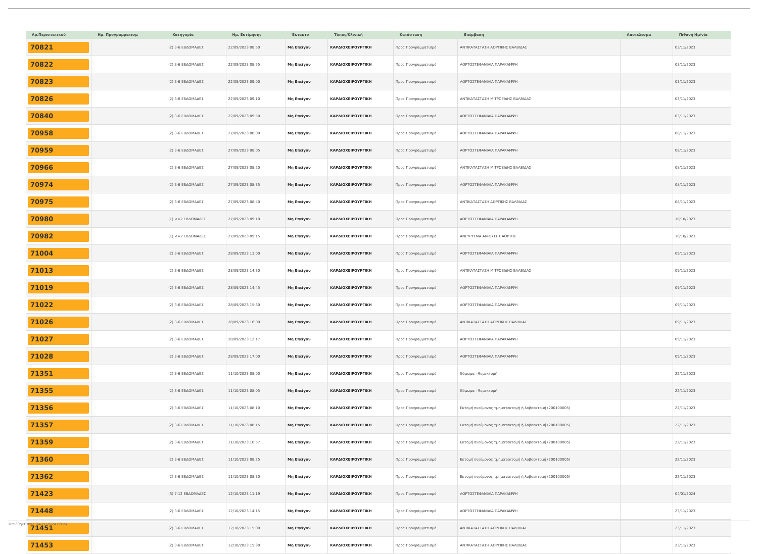| Αρ.Περιστατικού | Ημ. Προγραμματισμ | Κατηγορία | Ημ. Εκτίμησης | Έκτακτο | Τύπος/Κλινική | Κατάσταση | Επέμβαση | Αποτέλεσμα | Πιθανή Ημ/νία |
| --- | --- | --- | --- | --- | --- | --- | --- | --- | --- |
| 70821 | | (2) 3-6 ΕΒΔΟΜΑΔΕΣ | 22/09/2023 08:50 | Μη Επείγον | ΚΑΡΔΙΟΧΕΙΡΟΥΡΓΙΚΗ | Προς Προγραμματισμό | ΑΝΤΙΚΑΤΑΣΤΑΣΗ ΑΟΡΤΙΚΗΣ ΒΑΛΒΙΔΑΣ | | 03/11/2023 |
| 70822 | | (2) 3-6 ΕΒΔΟΜΑΔΕΣ | 22/09/2023 08:55 | Μη Επείγον | ΚΑΡΔΙΟΧΕΙΡΟΥΡΓΙΚΗ | Προς Προγραμματισμό | ΑΟΡΤΟΣΤΕΦΑΝΙΑΙΑ ΠΑΡΑΚΑΜΨΗ | | 03/11/2023 |
| 70823 | | (2) 3-6 ΕΒΔΟΜΑΔΕΣ | 22/09/2023 09:00 | Μη Επείγον | ΚΑΡΔΙΟΧΕΙΡΟΥΡΓΙΚΗ | Προς Προγραμματισμό | ΑΟΡΤΟΣΤΕΦΑΝΙΑΙΑ ΠΑΡΑΚΑΜΨΗ | | 03/11/2023 |
| 70826 | | (2) 3-6 ΕΒΔΟΜΑΔΕΣ | 22/09/2023 09:10 | Μη Επείγον | ΚΑΡΔΙΟΧΕΙΡΟΥΡΓΙΚΗ | Προς Προγραμματισμό | ΑΝΤΙΚΑΤΑΣΤΑΣΗ ΜΙΤΡΟΕΙΔΗΣ ΒΑΛΒΙΔΑΣ | | 03/11/2023 |
| 70840 | | (2) 3-6 ΕΒΔΟΜΑΔΕΣ | 22/09/2023 09:50 | Μη Επείγον | ΚΑΡΔΙΟΧΕΙΡΟΥΡΓΙΚΗ | Προς Προγραμματισμό | ΑΟΡΤΟΣΤΕΦΑΝΙΑΙΑ ΠΑΡΑΚΑΜΨΗ | | 03/11/2023 |
| 70958 | | (2) 3-6 ΕΒΔΟΜΑΔΕΣ | 27/09/2023 08:00 | Μη Επείγον | ΚΑΡΔΙΟΧΕΙΡΟΥΡΓΙΚΗ | Προς Προγραμματισμό | ΑΟΡΤΟΣΤΕΦΑΝΙΑΙΑ ΠΑΡΑΚΑΜΨΗ | | 08/11/2023 |
| 70959 | | (2) 3-6 ΕΒΔΟΜΑΔΕΣ | 27/09/2023 08:05 | Μη Επείγον | ΚΑΡΔΙΟΧΕΙΡΟΥΡΓΙΚΗ | Προς Προγραμματισμό | ΑΟΡΤΟΣΤΕΦΑΝΙΑΙΑ ΠΑΡΑΚΑΜΨΗ | | 08/11/2023 |
| 70966 | | (2) 3-6 ΕΒΔΟΜΑΔΕΣ | 27/09/2023 08:20 | Μη Επείγον | ΚΑΡΔΙΟΧΕΙΡΟΥΡΓΙΚΗ | Προς Προγραμματισμό | ΑΝΤΙΚΑΤΑΣΤΑΣΗ ΜΙΤΡΟΕΙΔΗΣ ΒΑΛΒΙΔΑΣ | | 08/11/2023 |
| 70974 | | (2) 3-6 ΕΒΔΟΜΑΔΕΣ | 27/09/2023 08:35 | Μη Επείγον | ΚΑΡΔΙΟΧΕΙΡΟΥΡΓΙΚΗ | Προς Προγραμματισμό | ΑΟΡΤΟΣΤΕΦΑΝΙΑΙΑ ΠΑΡΑΚΑΜΨΗ | | 08/11/2023 |
| 70975 | | (2) 3-6 ΕΒΔΟΜΑΔΕΣ | 27/09/2023 08:40 | Μη Επείγον | ΚΑΡΔΙΟΧΕΙΡΟΥΡΓΙΚΗ | Προς Προγραμματισμό | ΑΝΤΙΚΑΤΑΣΤΑΣΗ ΑΟΡΤΙΚΗΣ ΒΑΛΒΙΔΑΣ | | 08/11/2023 |
| 70980 | | (1) <=2 ΕΒΔΟΜΑΔΕΣ | 27/09/2023 09:10 | Μη Επείγον | ΚΑΡΔΙΟΧΕΙΡΟΥΡΓΙΚΗ | Προς Προγραμματισμό | ΑΟΡΤΟΣΤΕΦΑΝΙΑΙΑ ΠΑΡΑΚΑΜΨΗ | | 10/10/2023 |
| 70982 | | (1) <=2 ΕΒΔΟΜΑΔΕΣ | 27/09/2023 09:15 | Μη Επείγον | ΚΑΡΔΙΟΧΕΙΡΟΥΡΓΙΚΗ | Προς Προγραμματισμό | ΑΝΕΥΡΥΣΜΑ ΑΝΙΟΥΣΗΣ ΑΟΡΤΗΣ | | 10/10/2023 |
| 71004 | | (2) 3-6 ΕΒΔΟΜΑΔΕΣ | 28/09/2023 13:00 | Μη Επείγον | ΚΑΡΔΙΟΧΕΙΡΟΥΡΓΙΚΗ | Προς Προγραμματισμό | ΑΟΡΤΟΣΤΕΦΑΝΙΑΙΑ ΠΑΡΑΚΑΜΨΗ | | 09/11/2023 |
| 71013 | | (2) 3-6 ΕΒΔΟΜΑΔΕΣ | 28/09/2023 14:30 | Μη Επείγον | ΚΑΡΔΙΟΧΕΙΡΟΥΡΓΙΚΗ | Προς Προγραμματισμό | ΑΝΤΙΚΑΤΑΣΤΑΣΗ ΜΙΤΡΟΕΙΔΗΣ ΒΑΛΒΙΔΑΣ | | 09/11/2023 |
| 71019 | | (2) 3-6 ΕΒΔΟΜΑΔΕΣ | 28/09/2023 14:45 | Μη Επείγον | ΚΑΡΔΙΟΧΕΙΡΟΥΡΓΙΚΗ | Προς Προγραμματισμό | ΑΟΡΤΟΣΤΕΦΑΝΙΑΙΑ ΠΑΡΑΚΑΜΨΗ | | 09/11/2023 |
| 71022 | | (2) 3-6 ΕΒΔΟΜΑΔΕΣ | 28/09/2023 15:30 | Μη Επείγον | ΚΑΡΔΙΟΧΕΙΡΟΥΡΓΙΚΗ | Προς Προγραμματισμό | ΑΟΡΤΟΣΤΕΦΑΝΙΑΙΑ ΠΑΡΑΚΑΜΨΗ | | 09/11/2023 |
| 71026 | | (2) 3-6 ΕΒΔΟΜΑΔΕΣ | 28/09/2023 16:00 | Μη Επείγον | ΚΑΡΔΙΟΧΕΙΡΟΥΡΓΙΚΗ | Προς Προγραμματισμό | ΑΝΤΙΚΑΤΑΣΤΑΣΗ ΑΟΡΤΙΚΗΣ ΒΑΛΒΙΔΑΣ | | 09/11/2023 |
| 71027 | | (2) 3-6 ΕΒΔΟΜΑΔΕΣ | 28/09/2023 12:17 | Μη Επείγον | ΚΑΡΔΙΟΧΕΙΡΟΥΡΓΙΚΗ | Προς Προγραμματισμό | ΑΟΡΤΟΣΤΕΦΑΝΙΑΙΑ ΠΑΡΑΚΑΜΨΗ | | 09/11/2023 |
| 71028 | | (2) 3-6 ΕΒΔΟΜΑΔΕΣ | 28/09/2023 17:00 | Μη Επείγον | ΚΑΡΔΙΟΧΕΙΡΟΥΡΓΙΚΗ | Προς Προγραμματισμό | ΑΟΡΤΟΣΤΕΦΑΝΙΑΙΑ ΠΑΡΑΚΑΜΨΗ | | 09/11/2023 |
| 71351 | | (2) 3-6 ΕΒΔΟΜΑΔΕΣ | 11/10/2023 08:00 | Μη Επείγον | ΚΑΡΔΙΟΧΕΙΡΟΥΡΓΙΚΗ | Προς Προγραμματισμό | Θύμωμα - θυμεκτομή | | 22/11/2023 |
| 71355 | | (2) 3-6 ΕΒΔΟΜΑΔΕΣ | 11/10/2023 08:05 | Μη Επείγον | ΚΑΡΔΙΟΧΕΙΡΟΥΡΓΙΚΗ | Προς Προγραμματισμό | Θύμωμα - θυμεκτομή | | 22/11/2023 |
| 71356 | | (2) 3-6 ΕΒΔΟΜΑΔΕΣ | 11/10/2023 08:10 | Μη Επείγον | ΚΑΡΔΙΟΧΕΙΡΟΥΡΓΙΚΗ | Προς Προγραμματισμό | Εκτομή πνεύμονος τμηματεκτομή ή λοβοεκτομή (200100005) | | 22/11/2023 |
| 71357 | | (2) 3-6 ΕΒΔΟΜΑΔΕΣ | 11/10/2023 08:15 | Μη Επείγον | ΚΑΡΔΙΟΧΕΙΡΟΥΡΓΙΚΗ | Προς Προγραμματισμό | Εκτομή πνεύμονος τμηματεκτομή ή λοβοεκτομή (200100005) | | 22/11/2023 |
| 71359 | | (2) 3-6 ΕΒΔΟΜΑΔΕΣ | 11/10/2023 10:57 | Μη Επείγον | ΚΑΡΔΙΟΧΕΙΡΟΥΡΓΙΚΗ | Προς Προγραμματισμό | Εκτομή πνεύμονος τμηματεκτομή ή λοβοεκτομή (200100005) | | 22/11/2023 |
| 71360 | | (2) 3-6 ΕΒΔΟΜΑΔΕΣ | 11/10/2023 08:25 | Μη Επείγον | ΚΑΡΔΙΟΧΕΙΡΟΥΡΓΙΚΗ | Προς Προγραμματισμό | Εκτομή πνεύμονος τμηματεκτομή ή λοβοεκτομή (200100005) | | 22/11/2023 |
| 71362 | | (2) 3-6 ΕΒΔΟΜΑΔΕΣ | 11/10/2023 08:30 | Μη Επείγον | ΚΑΡΔΙΟΧΕΙΡΟΥΡΓΙΚΗ | Προς Προγραμματισμό | Εκτομή πνεύμονος τμηματεκτομή ή λοβοεκτομή (200100005) | | 22/11/2023 |
| 71423 | | (3) 7-12 ΕΒΔΟΜΑΔΕΣ | 12/10/2023 11:19 | Μη Επείγον | ΚΑΡΔΙΟΧΕΙΡΟΥΡΓΙΚΗ | Προς Προγραμματισμό | ΑΟΡΤΟΣΤΕΦΑΝΙΑΙΑ ΠΑΡΑΚΑΜΨΗ | | 04/01/2024 |
| 71448 | | (2) 3-6 ΕΒΔΟΜΑΔΕΣ | 12/10/2023 14:15 | Μη Επείγον | ΚΑΡΔΙΟΧΕΙΡΟΥΡΓΙΚΗ | Προς Προγραμματισμό | ΑΟΡΤΟΣΤΕΦΑΝΙΑΙΑ ΠΑΡΑΚΑΜΨΗ | | 23/11/2023 |
| 71451 | | (2) 3-6 ΕΒΔΟΜΑΔΕΣ | 12/10/2023 15:00 | Μη Επείγον | ΚΑΡΔΙΟΧΕΙΡΟΥΡΓΙΚΗ | Προς Προγραμματισμό | ΑΝΤΙΚΑΤΑΣΤΑΣΗ ΑΟΡΤΙΚΗΣ ΒΑΛΒΙΔΑΣ | | 23/11/2023 |
| 71453 | | (2) 3-6 ΕΒΔΟΜΑΔΕΣ | 12/10/2023 15:30 | Μη Επείγον | ΚΑΡΔΙΟΧΕΙΡΟΥΡΓΙΚΗ | Προς Προγραμματισμό | ΑΝΤΙΚΑΤΑΣΤΑΣΗ ΑΟΡΤΙΚΗΣ ΒΑΛΒΙΔΑΣ | | 23/11/2023 |
Τυπώθηκε στις 04/11/2024 08:24